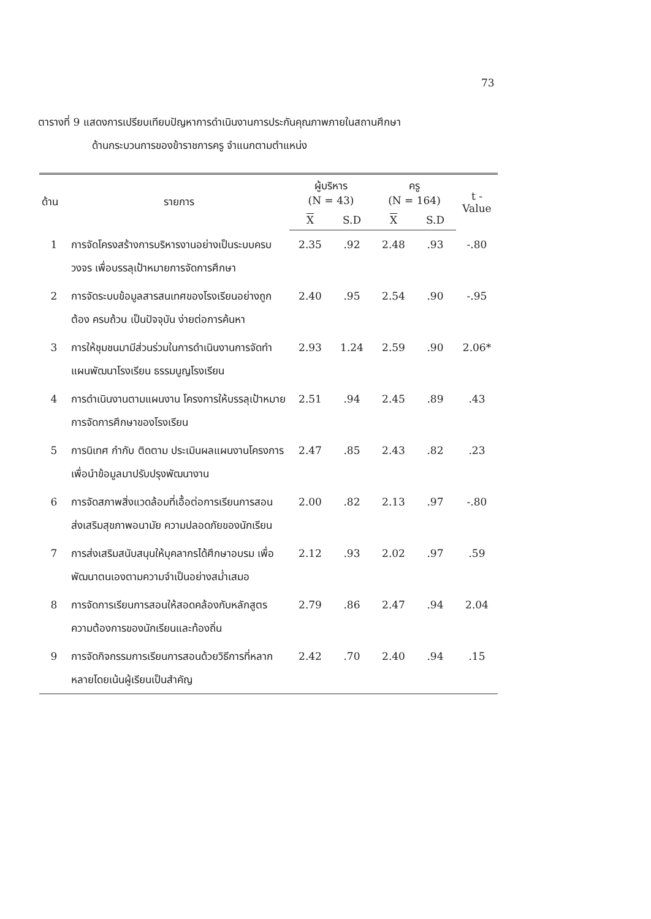73
ตารางที่ 9 แสดงการเปรียบเทียบปัญหาการดำเนินงานการประกันคุณภาพภายในสถานศึกษา
ด้านกระบวนการของข้าราชการครู จำแนกตามตำแหน่ง
| ด้าน | รายการ | ผู้บริหาร (N = 43) | | ครู (N = 164) | | t - Value |
| --- | --- | --- | --- | --- | --- | --- |
| | | X | S.D | X | S.D | |
| 1 | การจัดโครงสร้างการบริหารงานอย่างเป็นระบบครบวงจร เพื่อบรรลุเป้าหมายการจัดการศึกษา | 2.35 | .92 | 2.48 | .93 | -.80 |
| 2 | การจัดระบบข้อมูลสารสนเทศของโรงเรียนอย่างถูกต้อง ครบถ้วน เป็นปัจจุบัน ง่ายต่อการค้นหา | 2.40 | .95 | 2.54 | .90 | -.95 |
| 3 | การให้ชุมชนมามีส่วนร่วมในการดำเนินงานการจัดทำแผนพัฒนาโรงเรียน ธรรมนูญโรงเรียน | 2.93 | 1.24 | 2.59 | .90 | 2.06* |
| 4 | การดำเนินงานตามแผนงาน โครงการให้บรรลุเป้าหมายการจัดการศึกษาของโรงเรียน | 2.51 | .94 | 2.45 | .89 | .43 |
| 5 | การนิเทศ กำกับ ติดตาม ประเมินผลแผนงานโครงการเพื่อนำข้อมูลมาปรับปรุงพัฒนางาน | 2.47 | .85 | 2.43 | .82 | .23 |
| 6 | การจัดสภาพสิ่งแวดล้อมที่เอื้อต่อการเรียนการสอน ส่งเสริมสุขภาพอนามัย ความปลอดภัยของนักเรียน | 2.00 | .82 | 2.13 | .97 | -.80 |
| 7 | การส่งเสริมสนับสนุนให้บุคลากรได้ศึกษาอบรม เพื่อพัฒนาตนเองตามความจำเป็นอย่างสม่ำเสมอ | 2.12 | .93 | 2.02 | .97 | .59 |
| 8 | การจัดการเรียนการสอนให้สอดคล้องกับหลักสูตรความต้องการของนักเรียนและท้องถิ่น | 2.79 | .86 | 2.47 | .94 | 2.04 |
| 9 | การจัดกิจกรรมการเรียนการสอนด้วยวิธีการที่หลากหลายโดยเน้นผู้เรียนเป็นสำคัญ | 2.42 | .70 | 2.40 | .94 | .15 |